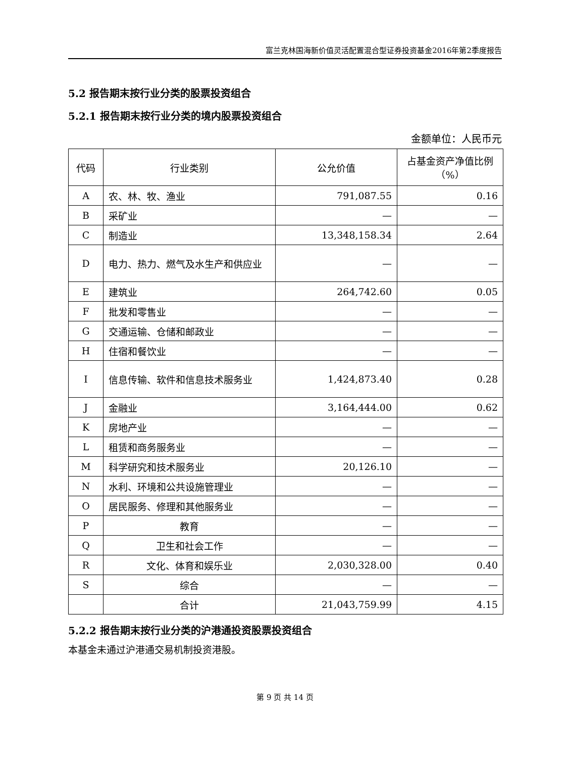富兰克林国海新价值灵活配置混合型证券投资基金2016年第2季度报告
5.2 报告期末按行业分类的股票投资组合
5.2.1 报告期末按行业分类的境内股票投资组合
金额单位：人民币元
| 代码 | 行业类别 | 公允价值 | 占基金资产净值比例（%） |
| --- | --- | --- | --- |
| A | 农、林、牧、渔业 | 791,087.55 | 0.16 |
| B | 采矿业 | — | — |
| C | 制造业 | 13,348,158.34 | 2.64 |
| D | 电力、热力、燃气及水生产和供应业 | — | — |
| E | 建筑业 | 264,742.60 | 0.05 |
| F | 批发和零售业 | — | — |
| G | 交通运输、仓储和邮政业 | — | — |
| H | 住宿和餐饮业 | — | — |
| I | 信息传输、软件和信息技术服务业 | 1,424,873.40 | 0.28 |
| J | 金融业 | 3,164,444.00 | 0.62 |
| K | 房地产业 | — | — |
| L | 租赁和商务服务业 | — | — |
| M | 科学研究和技术服务业 | 20,126.10 | — |
| N | 水利、环境和公共设施管理业 | — | — |
| O | 居民服务、修理和其他服务业 | — | — |
| P | 教育 | — | — |
| Q | 卫生和社会工作 | — | — |
| R | 文化、体育和娱乐业 | 2,030,328.00 | 0.40 |
| S | 综合 | — | — |
| | 合计 | 21,043,759.99 | 4.15 |
5.2.2 报告期末按行业分类的沪港通投资股票投资组合
本基金未通过沪港通交易机制投资港股。
第 9 页 共 14 页